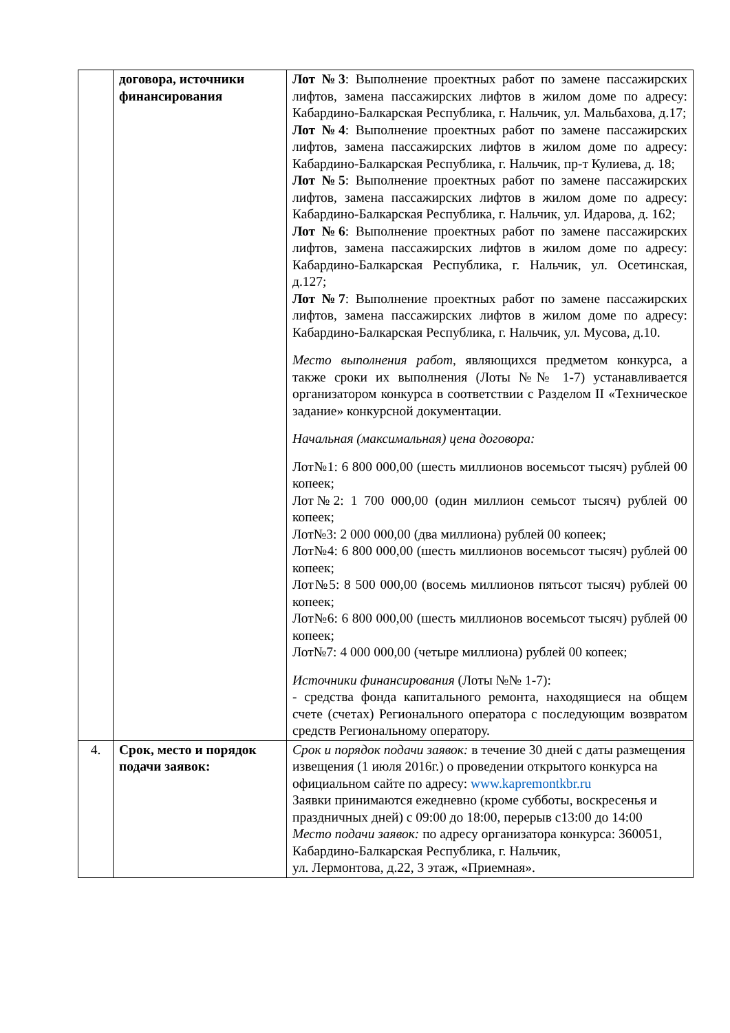| | договора, источники финансирования | Лот №3 : Выполнение проектных работ по замене пассажирских лифтов, замена пассажирских лифтов в жилом доме по адресу: Кабардино-Балкарская Республика, г. Нальчик, ул. Мальбахова, д.17; Лот №4 : Выполнение проектных работ по замене пассажирских лифтов, замена пассажирских лифтов в жилом доме по адресу: Кабардино-Балкарская Республика, г. Нальчик, пр-т Кулиева, д. 18; Лот №5 : Выполнение проектных работ по замене пассажирских лифтов, замена пассажирских лифтов в жилом доме по адресу: Кабардино-Балкарская Республика, г. Нальчик, ул. Идарова, д. 162; Лот №6 : Выполнение проектных работ по замене пассажирских лифтов, замена пассажирских лифтов в жилом доме по адресу: Кабардино-Балкарская Республика, г. Нальчик, ул. Осетинская, д.127; Лот №7 : Выполнение проектных работ по замене пассажирских лифтов, замена пассажирских лифтов в жилом доме по адресу: Кабардино-Балкарская Республика, г. Нальчик, ул. Мусова, д.10. Место выполнения работ , являющихся предметом конкурса, а также сроки их выполнения (Лоты №№ 1-7) устанавливается организатором конкурса в соответствии с Разделом II «Техническое задание» конкурсной документации. Начальная (максимальная) цена договора: Лот№1: 6 800 000,00 (шесть миллионов восемьсот тысяч) рублей 00 копеек; Лот№2: 1 700 000,00 (один миллион семьсот тысяч) рублей 00 копеек; Лот№3: 2 000 000,00 (два миллиона) рублей 00 копеек; Лот№4: 6 800 000,00 (шесть миллионов восемьсот тысяч) рублей 00 копеек; Лот№5: 8 500 000,00 (восемь миллионов пятьсот тысяч) рублей 00 копеек; Лот№6: 6 800 000,00 (шесть миллионов восемьсот тысяч) рублей 00 копеек; Лот№7: 4 000 000,00 (четыре миллиона) рублей 00 копеек; Источники финансирования (Лоты №№ 1-7): - средства фонда капитального ремонта, находящиеся на общем счете (счетах) Регионального оператора с последующим возвратом средств Региональному оператору. |
| 4. | Срок, место и порядок подачи заявок: | Срок и порядок подачи заявок: в течение 30 дней с даты размещения извещения (1 июля 2016г.) о проведении открытого конкурса на официальном сайте по адресу: www.kapremontkbr.ru Заявки принимаются ежедневно (кроме субботы, воскресенья и праздничных дней) с 09:00 до 18:00, перерыв с13:00 до 14:00 Место подачи заявок: по адресу организатора конкурса: 360051, Кабардино-Балкарская Республика, г. Нальчик, ул. Лермонтова, д.22, 3 этаж, «Приемная». |